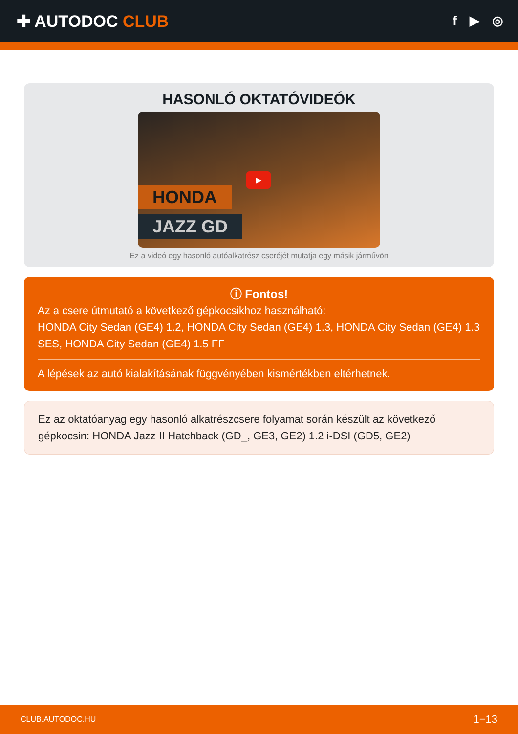✚ AUTODOC CLUB
f ▶ ◎
HASONLÓ OKTATÓVIDEÓK
HONDA
JAZZ GD
▶
Ez a videó egy hasonló autóalkatrész cseréjét mutatja egy másik járművön
ⓘ Fontos!
Az a csere útmutató a következő gépkocsikhoz használható:
HONDA City Sedan (GE4) 1.2, HONDA City Sedan (GE4) 1.3, HONDA City Sedan (GE4) 1.3 SES, HONDA City Sedan (GE4) 1.5 FF
A lépések az autó kialakításának függvényében kismértékben eltérhetnek.
Ez az oktatóanyag egy hasonló alkatrészcsere folyamat során készült az következő gépkocsin: HONDA Jazz II Hatchback (GD_, GE3, GE2) 1.2 i-DSI (GD5, GE2)
CLUB.AUTODOC.HU 1−13